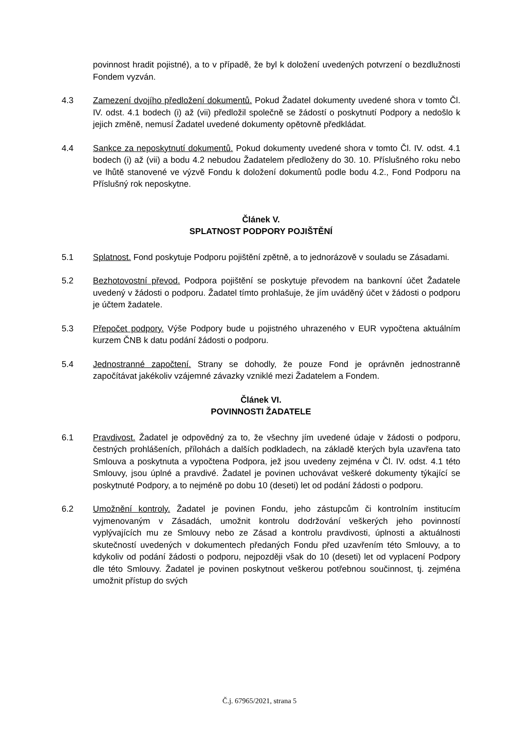povinnost hradit pojistné), a to v případě, že byl k doložení uvedených potvrzení o bezdlužnosti Fondem vyzván.
4.3 Zamezení dvojího předložení dokumentů. Pokud Žadatel dokumenty uvedené shora v tomto Čl. IV. odst. 4.1 bodech (i) až (vii) předložil společně se žádostí o poskytnutí Podpory a nedošlo k jejich změně, nemusí Žadatel uvedené dokumenty opětovně předkládat.
4.4 Sankce za neposkytnutí dokumentů. Pokud dokumenty uvedené shora v tomto Čl. IV. odst. 4.1 bodech (i) až (vii) a bodu 4.2 nebudou Žadatelem předloženy do 30. 10. Příslušného roku nebo ve lhůtě stanovené ve výzvě Fondu k doložení dokumentů podle bodu 4.2., Fond Podporu na Příslušný rok neposkytne.
Článek V.
SPLATNOST PODPORY POJIŠTĚNÍ
5.1 Splatnost. Fond poskytuje Podporu pojištění zpětně, a to jednorázově v souladu se Zásadami.
5.2 Bezhotovostní převod. Podpora pojištění se poskytuje převodem na bankovní účet Žadatele uvedený v žádosti o podporu. Žadatel tímto prohlašuje, že jím uváděný účet v žádosti o podporu je účtem žadatele.
5.3 Přepočet podpory. Výše Podpory bude u pojistného uhrazeného v EUR vypočtena aktuálním kurzem ČNB k datu podání žádosti o podporu.
5.4 Jednostranné započtení. Strany se dohodly, že pouze Fond je oprávněn jednostranně započítávat jakékoliv vzájemné závazky vzniklé mezi Žadatelem a Fondem.
Článek VI.
POVINNOSTI ŽADATELE
6.1 Pravdivost. Žadatel je odpovědný za to, že všechny jím uvedené údaje v žádosti o podporu, čestných prohlášeních, přílohách a dalších podkladech, na základě kterých byla uzavřena tato Smlouva a poskytnuta a vypočtena Podpora, jež jsou uvedeny zejména v Čl. IV. odst. 4.1 této Smlouvy, jsou úplné a pravdivé. Žadatel je povinen uchovávat veškeré dokumenty týkající se poskytnuté Podpory, a to nejméně po dobu 10 (deseti) let od podání žádosti o podporu.
6.2 Umožnění kontroly. Žadatel je povinen Fondu, jeho zástupcům či kontrolním institucím vyjmenovaným v Zásadách, umožnit kontrolu dodržování veškerých jeho povinností vyplývajících mu ze Smlouvy nebo ze Zásad a kontrolu pravdivosti, úplnosti a aktuálnosti skutečností uvedených v dokumentech předaných Fondu před uzavřením této Smlouvy, a to kdykoliv od podání žádosti o podporu, nejpozději však do 10 (deseti) let od vyplacení Podpory dle této Smlouvy. Žadatel je povinen poskytnout veškerou potřebnou součinnost, tj. zejména umožnit přístup do svých
Č.j. 67965/2021, strana 5